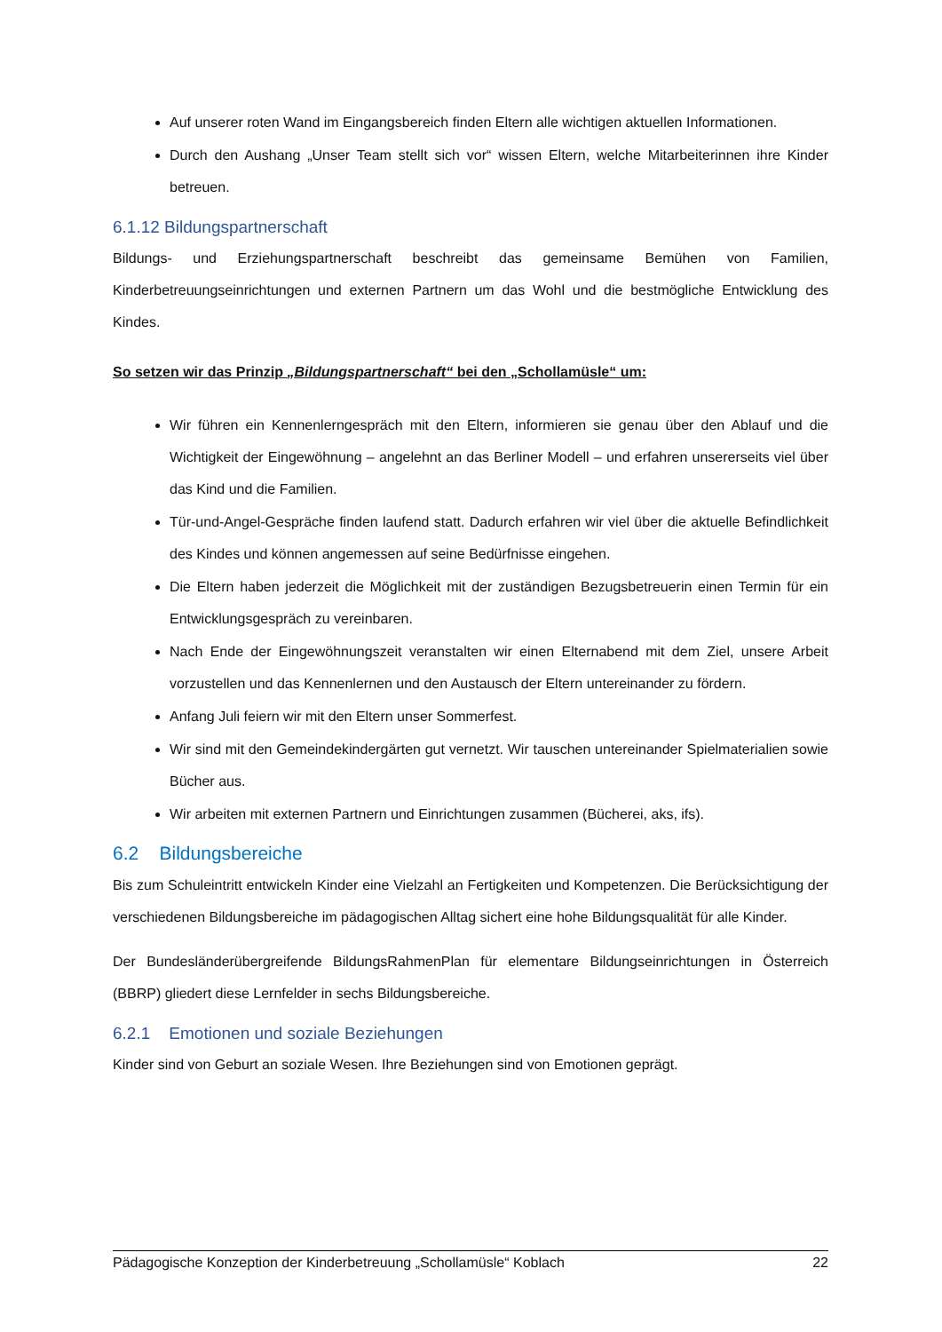Auf unserer roten Wand im Eingangsbereich finden Eltern alle wichtigen aktuellen Informationen.
Durch den Aushang „Unser Team stellt sich vor“ wissen Eltern, welche Mitarbeiterinnen ihre Kinder betreuen.
6.1.12 Bildungspartnerschaft
Bildungs- und Erziehungspartnerschaft beschreibt das gemeinsame Bemühen von Familien, Kinderbetreuungseinrichtungen und externen Partnern um das Wohl und die bestmögliche Entwicklung des Kindes.
So setzen wir das Prinzip „Bildungspartnerschaft“ bei den „Schollamüsle“ um:
Wir führen ein Kennenlerngespräch mit den Eltern, informieren sie genau über den Ablauf und die Wichtigkeit der Eingewöhnung – angelehnt an das Berliner Modell – und erfahren unsererseits viel über das Kind und die Familien.
Tür-und-Angel-Gespräche finden laufend statt. Dadurch erfahren wir viel über die aktuelle Befindlichkeit des Kindes und können angemessen auf seine Bedürfnisse eingehen.
Die Eltern haben jederzeit die Möglichkeit mit der zuständigen Bezugsbetreuerin einen Termin für ein Entwicklungsgespräch zu vereinbaren.
Nach Ende der Eingewöhnungszeit veranstalten wir einen Elternabend mit dem Ziel, unsere Arbeit vorzustellen und das Kennenlernen und den Austausch der Eltern untereinander zu fördern.
Anfang Juli feiern wir mit den Eltern unser Sommerfest.
Wir sind mit den Gemeindekindergärten gut vernetzt. Wir tauschen untereinander Spielmaterialien sowie Bücher aus.
Wir arbeiten mit externen Partnern und Einrichtungen zusammen (Bücherei, aks, ifs).
6.2 Bildungsbereiche
Bis zum Schuleintritt entwickeln Kinder eine Vielzahl an Fertigkeiten und Kompetenzen. Die Berücksichtigung der verschiedenen Bildungsbereiche im pädagogischen Alltag sichert eine hohe Bildungsqualität für alle Kinder.
Der Bundesländerübergreifende BildungsRahmenPlan für elementare Bildungseinrichtungen in Österreich (BBRP) gliedert diese Lernfelder in sechs Bildungsbereiche.
6.2.1 Emotionen und soziale Beziehungen
Kinder sind von Geburt an soziale Wesen. Ihre Beziehungen sind von Emotionen geprägt.
Pädagogische Konzeption der Kinderbetreuung „Schollamüsle“ Koblach 22